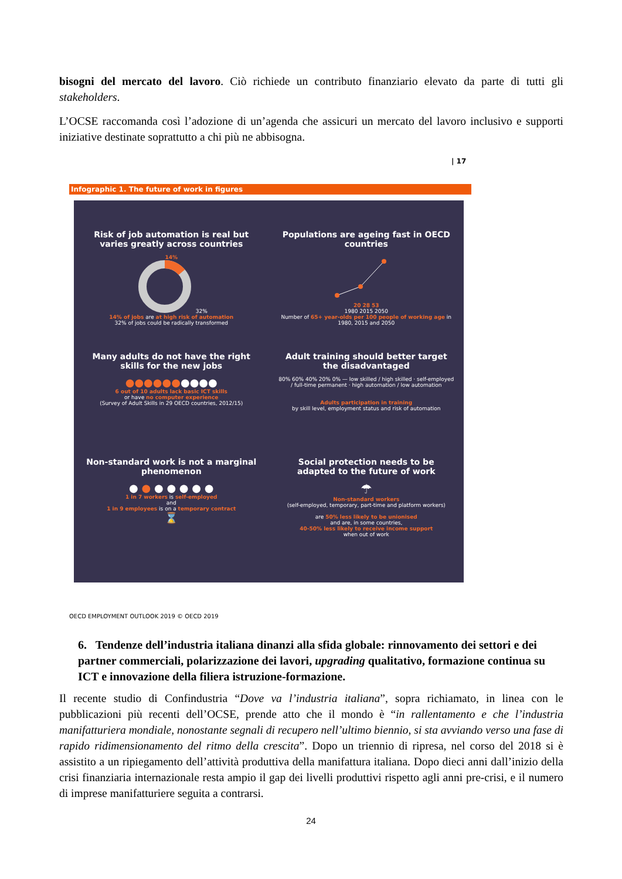bisogni del mercato del lavoro. Ciò richiede un contributo finanziario elevato da parte di tutti gli stakeholders.
L’OCSE raccomanda così l’adozione di un’agenda che assicuri un mercato del lavoro inclusivo e supporti iniziative destinate soprattutto a chi più ne abbisogna.
| 17
Infographic 1. The future of work in figures
Risk of job automation is real but varies greatly across countries
14%
32%
14% of jobs are at high risk of automation
32% of jobs could be radically transformed
Populations are ageing fast in OECD countries
20 28 53
1980 2015 2050
Number of 65+ year-olds per 100 people of working age in 1980, 2015 and 2050
Many adults do not have the right skills for the new jobs
●●●●●●●●●●
6 out of 10 adults lack basic ICT skills
or have no computer experience
(Survey of Adult Skills in 29 OECD countries, 2012/15)
Adult training should better target the disadvantaged
80% 60% 40% 20% 0% — low skilled / high skilled · self-employed / full-time permanent · high automation / low automation
Adults participation in training
by skill level, employment status and risk of automation
Non-standard work is not a marginal phenomenon
● ● ● ● ● ● ●
1 in 7 workers is self-employed
and
1 in 9 employees is on a temporary contract
⌛
Social protection needs to be adapted to the future of work
☂
Non-standard workers
(self-employed, temporary, part-time and platform workers)
are 50% less likely to be unionised
and are, in some countries,
40-50% less likely to receive income support
when out of work
OECD EMPLOYMENT OUTLOOK 2019 © OECD 2019
6. Tendenze dell’industria italiana dinanzi alla sfida globale: rinnovamento dei settori e dei partner commerciali, polarizzazione dei lavori, upgrading qualitativo, formazione continua su ICT e innovazione della filiera istruzione-formazione.
Il recente studio di Confindustria “Dove va l’industria italiana”, sopra richiamato, in linea con le pubblicazioni più recenti dell’OCSE, prende atto che il mondo è “in rallentamento e che l’industria manifatturiera mondiale, nonostante segnali di recupero nell’ultimo biennio, si sta avviando verso una fase di rapido ridimensionamento del ritmo della crescita”. Dopo un triennio di ripresa, nel corso del 2018 si è assistito a un ripiegamento dell’attività produttiva della manifattura italiana. Dopo dieci anni dall’inizio della crisi finanziaria internazionale resta ampio il gap dei livelli produttivi rispetto agli anni pre-crisi, e il numero di imprese manifatturiere seguita a contrarsi.
24